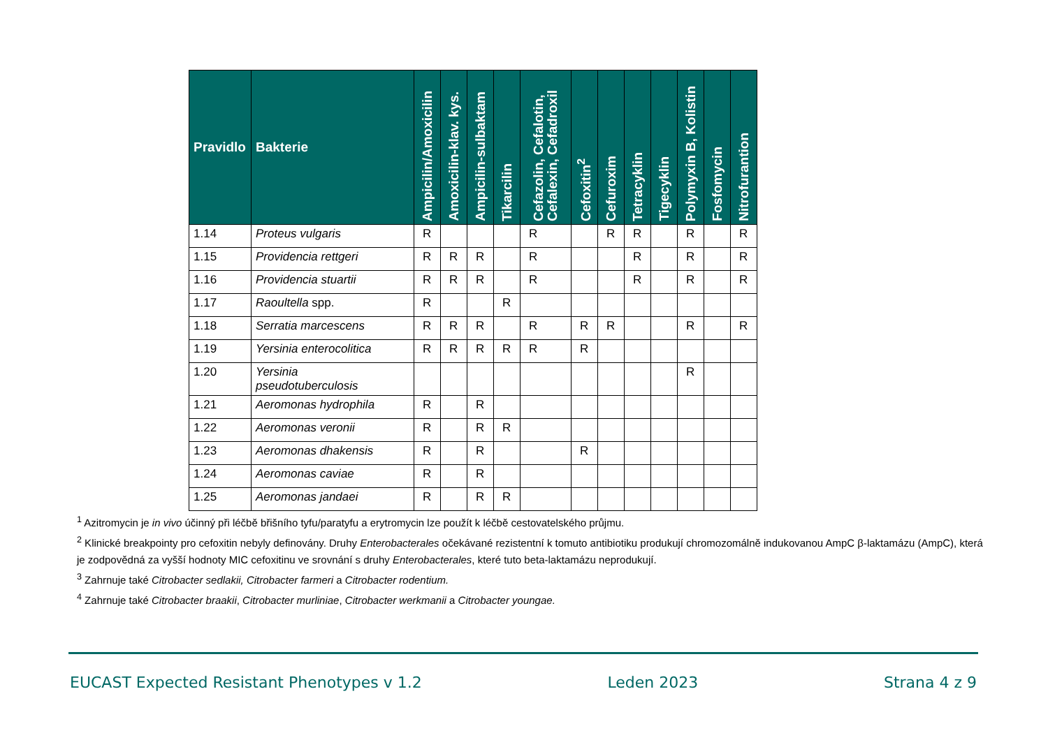| Pravidlo | Bakterie | Ampicilin/Amoxicilin | Amoxicilin-klav. kys. | Ampicilin-sulbaktam | Tikarcilin | Cefazolin, Cefalotin, Cefalexin, Cefadroxil | Cefoxitin<sup>2</sup> | Cefuroxim | Tetracyklin | Tigecyklin | Polymyxin B, Kolistin | Fosfomycin | Nitrofurantion |
| --- | --- | --- | --- | --- | --- | --- | --- | --- | --- | --- | --- | --- | --- |
| 1.14 | Proteus vulgaris | R | | | | R | | R | R | | R | | R |
| 1.15 | Providencia rettgeri | R | R | R | | R | | | R | | R | | R |
| 1.16 | Providencia stuartii | R | R | R | | R | | | R | | R | | R |
| 1.17 | Raoultella spp. | R | | | R | | | | | | | | |
| 1.18 | Serratia marcescens | R | R | R | | R | R | R | | | R | | R |
| 1.19 | Yersinia enterocolitica | R | R | R | R | R | R | | | | | | |
| 1.20 | Yersinia pseudotuberculosis | | | | | | | | | | R | | |
| 1.21 | Aeromonas hydrophila | R | | R | | | | | | | | | |
| 1.22 | Aeromonas veronii | R | | R | R | | | | | | | | |
| 1.23 | Aeromonas dhakensis | R | | R | | | R | | | | | | |
| 1.24 | Aeromonas caviae | R | | R | | | | | | | | | |
| 1.25 | Aeromonas jandaei | R | | R | R | | | | | | | | |
<sup>1</sup> Azitromycin je in vivo účinný při léčbě břišního tyfu/paratyfu a erytromycin lze použít k léčbě cestovatelského průjmu.
<sup>2</sup> Klinické breakpointy pro cefoxitin nebyly definovány. Druhy Enterobacterales očekávané rezistentní k tomuto antibiotiku produkují chromozomálně indukovanou AmpC β-laktamázu (AmpC), která je zodpovědná za vyšší hodnoty MIC cefoxitinu ve srovnání s druhy Enterobacterales, které tuto beta-laktamázu neprodukují.
<sup>3</sup> Zahrnuje také Citrobacter sedlakii, Citrobacter farmeri a Citrobacter rodentium.
<sup>4</sup> Zahrnuje také Citrobacter braakii, Citrobacter murliniae, Citrobacter werkmanii a Citrobacter youngae.
EUCAST Expected Resistant Phenotypes v 1.2 Leden 2023 Strana 4 z 9